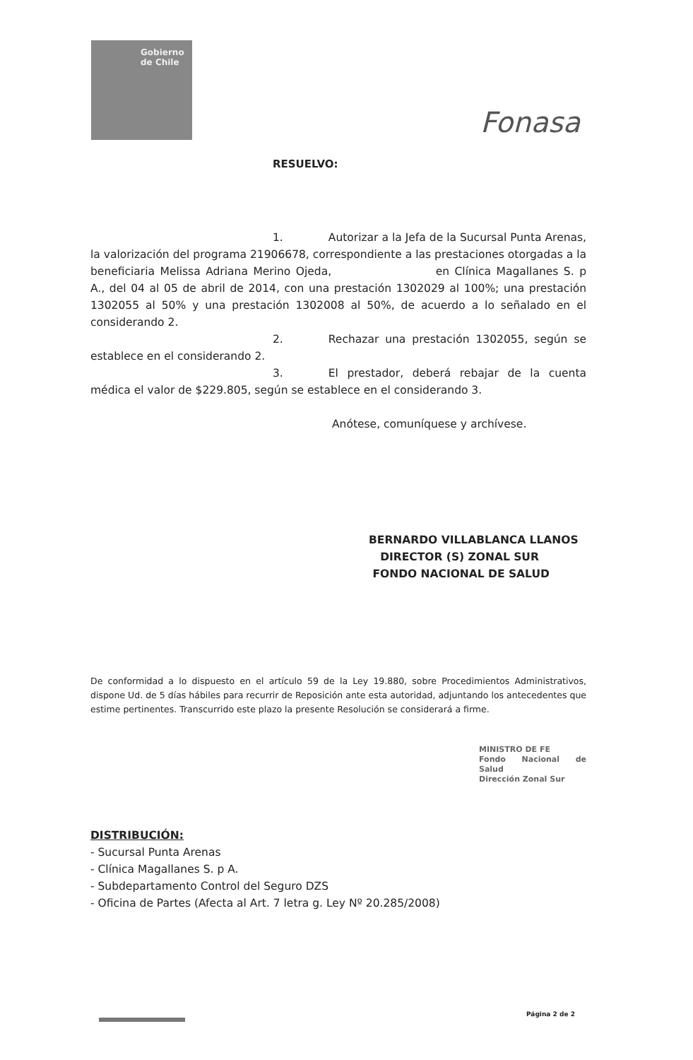Gobierno
de Chile
Fonasa
RESUELVO:
1. Autorizar a la Jefa de la Sucursal Punta Arenas, la valorización del programa 21906678, correspondiente a las prestaciones otorgadas a la beneficiaria Melissa Adriana Merino Ojeda, en Clínica Magallanes S. p A., del 04 al 05 de abril de 2014, con una prestación 1302029 al 100%; una prestación 1302055 al 50% y una prestación 1302008 al 50%, de acuerdo a lo señalado en el considerando 2.
2. Rechazar una prestación 1302055, según se establece en el considerando 2.
3. El prestador, deberá rebajar de la cuenta médica el valor de $229.805, según se establece en el considerando 3.
Anótese, comuníquese y archívese.
BERNARDO VILLABLANCA LLANOS
DIRECTOR (S) ZONAL SUR
FONDO NACIONAL DE SALUD
De conformidad a lo dispuesto en el artículo 59 de la Ley 19.880, sobre Procedimientos Administrativos, dispone Ud. de 5 días hábiles para recurrir de Reposición ante esta autoridad, adjuntando los antecedentes que estime pertinentes. Transcurrido este plazo la presente Resolución se considerará a firme.
MINISTRO DE FE
Fondo Nacional de Salud
Dirección Zonal Sur
DISTRIBUCIÓN:
- Sucursal Punta Arenas
- Clínica Magallanes S. p A.
- Subdepartamento Control del Seguro DZS
- Oficina de Partes (Afecta al Art. 7 letra g. Ley Nº 20.285/2008)
Página 2 de 2